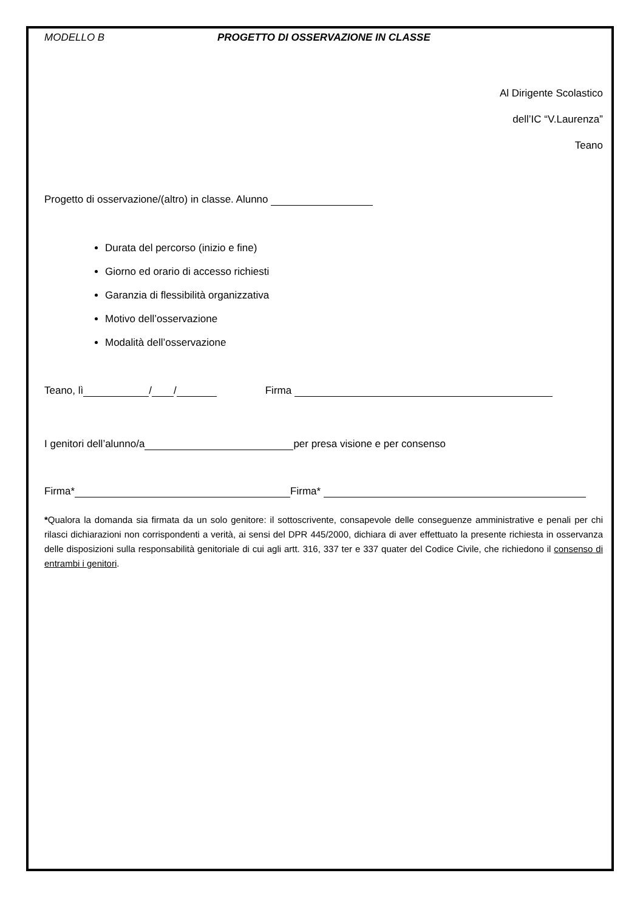MODELLO B PROGETTO DI OSSERVAZIONE IN CLASSE
Al Dirigente Scolastico
dell’IC “V.Laurenza”
Teano
Progetto di osservazione/(altro) in classe. Alunno
Durata del percorso (inizio e fine)
Giorno ed orario di accesso richiesti
Garanzia di flessibilità organizzativa
Motivo dell’osservazione
Modalità dell’osservazione
Teano, lì / / Firma
I genitori dell’alunno/a per presa visione e per consenso
Firma* Firma*
*Qualora la domanda sia firmata da un solo genitore: il sottoscrivente, consapevole delle conseguenze amministrative e penali per chi rilasci dichiarazioni non corrispondenti a verità, ai sensi del DPR 445/2000, dichiara di aver effettuato la presente richiesta in osservanza delle disposizioni sulla responsabilità genitoriale di cui agli artt. 316, 337 ter e 337 quater del Codice Civile, che richiedono il consenso di entrambi i genitori.